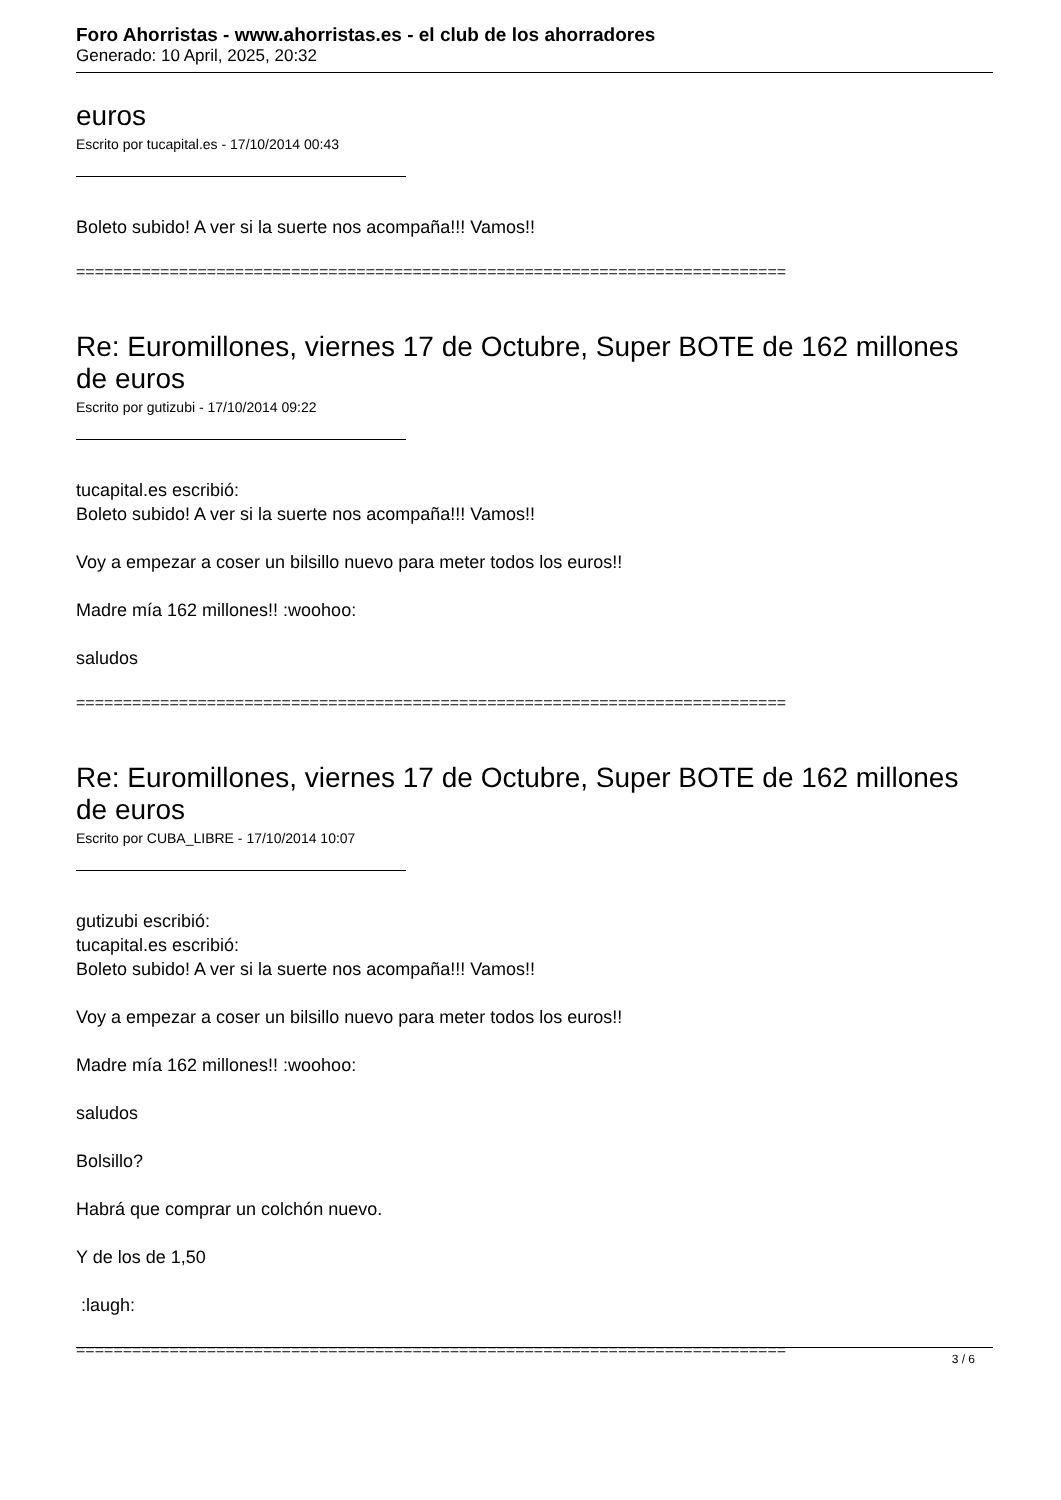Foro Ahorristas - www.ahorristas.es - el club de los ahorradores
Generado: 10 April, 2025, 20:32
euros
Escrito por tucapital.es - 17/10/2014 00:43
Boleto subido! A ver si la suerte nos acompaña!!! Vamos!!
============================================================================
Re: Euromillones, viernes 17 de Octubre, Super BOTE de 162 millones de euros
Escrito por gutizubi - 17/10/2014 09:22
tucapital.es escribió:
Boleto subido! A ver si la suerte nos acompaña!!! Vamos!!
Voy a empezar a coser un bilsillo nuevo para meter todos los euros!!
Madre mía 162 millones!! :woohoo:
saludos
============================================================================
Re: Euromillones, viernes 17 de Octubre, Super BOTE de 162 millones de euros
Escrito por CUBA_LIBRE - 17/10/2014 10:07
gutizubi escribió:
tucapital.es escribió:
Boleto subido! A ver si la suerte nos acompaña!!! Vamos!!
Voy a empezar a coser un bilsillo nuevo para meter todos los euros!!
Madre mía 162 millones!! :woohoo:
saludos
Bolsillo?
Habrá que comprar un colchón nuevo.
Y de los de 1,50
:laugh:
============================================================================
3 / 6